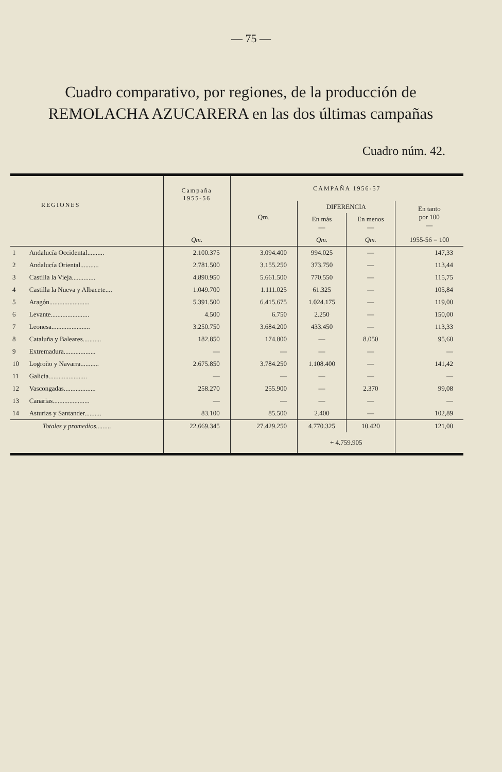— 75 —
Cuadro comparativo, por regiones, de la producción de REMOLACHA AZUCARERA en las dos últimas campañas
Cuadro núm. 42.
| REGIONES | | Campaña 1955-56 | CAMPAÑA 1956-57 | | | |
| --- | --- | --- | --- | --- | --- | --- |
| | | | Qm. | DIFERENCIA | | En tanto por 100 — |
| | | | | En más — | En menos — | |
| | | Qm. | | Qm. | Qm. | 1955-56 = 100 |
| 1 | Andalucía Occidental.......... | 2.100.375 | 3.094.400 | 994.025 | — | 147,33 |
| 2 | Andalucía Oriental........... | 2.781.500 | 3.155.250 | 373.750 | — | 113,44 |
| 3 | Castilla la Vieja.............. | 4.890.950 | 5.661.500 | 770.550 | — | 115,75 |
| 4 | Castilla la Nueva y Albacete.... | 1.049.700 | 1.111.025 | 61.325 | — | 105,84 |
| 5 | Aragón........................ | 5.391.500 | 6.415.675 | 1.024.175 | — | 119,00 |
| 6 | Levante....................... | 4.500 | 6.750 | 2.250 | — | 150,00 |
| 7 | Leonesa....................... | 3.250.750 | 3.684.200 | 433.450 | — | 113,33 |
| 8 | Cataluña y Baleares........... | 182.850 | 174.800 | — | 8.050 | 95,60 |
| 9 | Extremadura................... | — | — | — | — | — |
| 10 | Logroño y Navarra........... | 2.675.850 | 3.784.250 | 1.108.400 | — | 141,42 |
| 11 | Galicia....................... | — | — | — | — | — |
| 12 | Vascongadas................... | 258.270 | 255.900 | — | 2.370 | 99,08 |
| 13 | Canarias...................... | — | — | — | — | — |
| 14 | Asturias y Santander.......... | 83.100 | 85.500 | 2.400 | — | 102,89 |
| | Totales y promedios......... | 22.669.345 | 27.429.250 | 4.770.325 | 10.420 | 121,00 |
| | | | | + 4.759.905 | | |